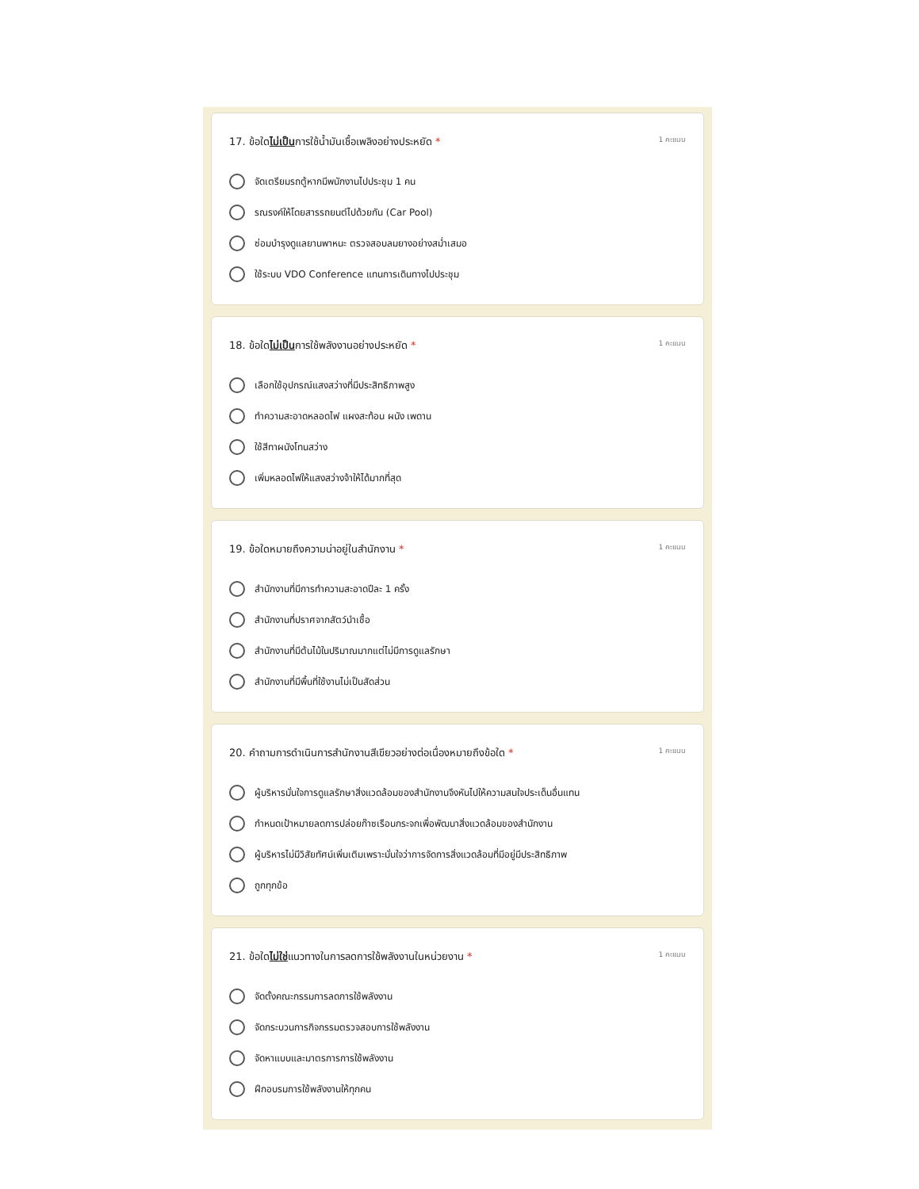17. ข้อใดไม่เป็นการใช้น้ำมันเชื้อเพลิงอย่างประหยัด * 1 คะแนน
จัดเตรียมรถตู้หากมีพนักงานไปประชุม 1 คน
รณรงค์ให้โดยสารรถยนต์ไปด้วยกัน (Car Pool)
ซ่อมบำรุงดูแลยานพาหนะ ตรวจสอบลมยางอย่างสม่ำเสมอ
ใช้ระบบ VDO Conference แทนการเดินทางไปประชุม
18. ข้อใดไม่เป็นการใช้พลังงานอย่างประหยัด * 1 คะแนน
เลือกใช้อุปกรณ์แสงสว่างที่มีประสิทธิภาพสูง
ทำความสะอาดหลอดไฟ แผงสะท้อน ผนัง เพดาน
ใช้สีทาผนังโทนสว่าง
เพิ่มหลอดไฟให้แสงสว่างจ้าให้ได้มากที่สุด
19. ข้อใดหมายถึงความน่าอยู่ในสำนักงาน * 1 คะแนน
สำนักงานที่มีการทำความสะอาดปีละ 1 ครั้ง
สำนักงานที่ปราศจากสัตว์นำเชื้อ
สำนักงานที่มีต้นไม้ในปริมาณมากแต่ไม่มีการดูแลรักษา
สำนักงานที่มีพื้นที่ใช้งานไม่เป็นสัดส่วน
20. คำถามการดำเนินการสำนักงานสีเขียวอย่างต่อเนื่องหมายถึงข้อใด * 1 คะแนน
ผู้บริหารมั่นใจการดูแลรักษาสิ่งแวดล้อมของสำนักงานจึงหันไปให้ความสนใจประเด็นอื่นแทน
กำหนดเป้าหมายลดการปล่อยก๊าซเรือนกระจกเพื่อพัฒนาสิ่งแวดล้อมของสำนักงาน
ผู้บริหารไม่มีวิสัยทัศน์เพิ่มเติมเพราะมั่นใจว่าการจัดการสิ่งแวดล้อมที่มีอยู่มีประสิทธิภาพ
ถูกทุกข้อ
21. ข้อใดไม่ใช่แนวทางในการลดการใช้พลังงานในหน่วยงาน * 1 คะแนน
จัดตั้งคณะกรรมการลดการใช้พลังงาน
จัดกระบวนการกิจกรรมตรวจสอบการใช้พลังงาน
จัดหาแบบและมาตรการการใช้พลังงาน
ฝึกอบรมการใช้พลังงานให้ทุกคน